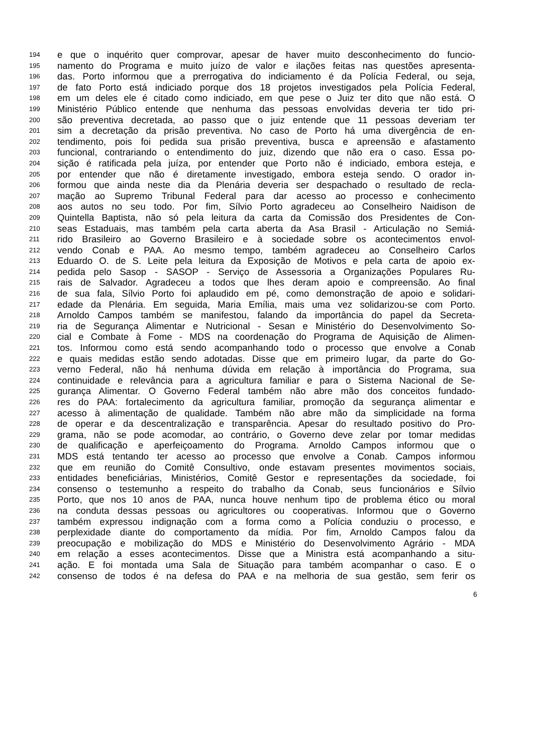194 e que o inquérito quer comprovar, apesar de haver muito desconhecimento do funcio-
195 namento do Programa e muito juízo de valor e ilações feitas nas questões apresenta-
196 das. Porto informou que a prerrogativa do indiciamento é da Polícia Federal, ou seja,
197 de fato Porto está indiciado porque dos 18 projetos investigados pela Polícia Federal,
198 em um deles ele é citado como indiciado, em que pese o Juiz ter dito que não está. O
199 Ministério Público entende que nenhuma das pessoas envolvidas deveria ter tido pri-
200 são preventiva decretada, ao passo que o juiz entende que 11 pessoas deveriam ter
201 sim a decretação da prisão preventiva. No caso de Porto há uma divergência de en-
202 tendimento, pois foi pedida sua prisão preventiva, busca e apreensão e afastamento
203 funcional, contrariando o entendimento do juiz, dizendo que não era o caso. Essa po-
204 sição é ratificada pela juíza, por entender que Porto não é indiciado, embora esteja, e
205 por entender que não é diretamente investigado, embora esteja sendo. O orador in-
206 formou que ainda neste dia da Plenária deveria ser despachado o resultado de recla-
207 mação ao Supremo Tribunal Federal para dar acesso ao processo e conhecimento
208 aos autos no seu todo. Por fim, Sílvio Porto agradeceu ao Conselheiro Naidison de
209 Quintella Baptista, não só pela leitura da carta da Comissão dos Presidentes de Con-
210 seas Estaduais, mas também pela carta aberta da Asa Brasil - Articulação no Semiá-
211 rido Brasileiro ao Governo Brasileiro e à sociedade sobre os acontecimentos envol-
212 vendo Conab e PAA. Ao mesmo tempo, também agradeceu ao Conselheiro Carlos
213 Eduardo O. de S. Leite pela leitura da Exposição de Motivos e pela carta de apoio ex-
214 pedida pelo Sasop - SASOP - Serviço de Assessoria a Organizações Populares Ru-
215 rais de Salvador. Agradeceu a todos que lhes deram apoio e compreensão. Ao final
216 de sua fala, Sílvio Porto foi aplaudido em pé, como demonstração de apoio e solidari-
217 edade da Plenária. Em seguida, Maria Emília, mais uma vez solidarizou-se com Porto.
218 Arnoldo Campos também se manifestou, falando da importância do papel da Secreta-
219 ria de Segurança Alimentar e Nutricional - Sesan e Ministério do Desenvolvimento So-
220 cial e Combate à Fome - MDS na coordenação do Programa de Aquisição de Alimen-
221 tos. Informou como está sendo acompanhando todo o processo que envolve a Conab
222 e quais medidas estão sendo adotadas. Disse que em primeiro lugar, da parte do Go-
223 verno Federal, não há nenhuma dúvida em relação à importância do Programa, sua
224 continuidade e relevância para a agricultura familiar e para o Sistema Nacional de Se-
225 gurança Alimentar. O Governo Federal também não abre mão dos conceitos fundado-
226 res do PAA: fortalecimento da agricultura familiar, promoção da segurança alimentar e
227 acesso à alimentação de qualidade. Também não abre mão da simplicidade na forma
228 de operar e da descentralização e transparência. Apesar do resultado positivo do Pro-
229 grama, não se pode acomodar, ao contrário, o Governo deve zelar por tomar medidas
230 de qualificação e aperfeiçoamento do Programa. Arnoldo Campos informou que o
231 MDS está tentando ter acesso ao processo que envolve a Conab. Campos informou
232 que em reunião do Comitê Consultivo, onde estavam presentes movimentos sociais,
233 entidades beneficiárias, Ministérios, Comitê Gestor e representações da sociedade, foi
234 consenso o testemunho a respeito do trabalho da Conab, seus funcionários e Sílvio
235 Porto, que nos 10 anos de PAA, nunca houve nenhum tipo de problema ético ou moral
236 na conduta dessas pessoas ou agricultores ou cooperativas. Informou que o Governo
237 também expressou indignação com a forma como a Polícia conduziu o processo, e
238 perplexidade diante do comportamento da mídia. Por fim, Arnoldo Campos falou da
239 preocupação e mobilização do MDS e Ministério do Desenvolvimento Agrário - MDA
240 em relação a esses acontecimentos. Disse que a Ministra está acompanhando a situ-
241 ação. E foi montada uma Sala de Situação para também acompanhar o caso. E o
242 consenso de todos é na defesa do PAA e na melhoria de sua gestão, sem ferir os
6